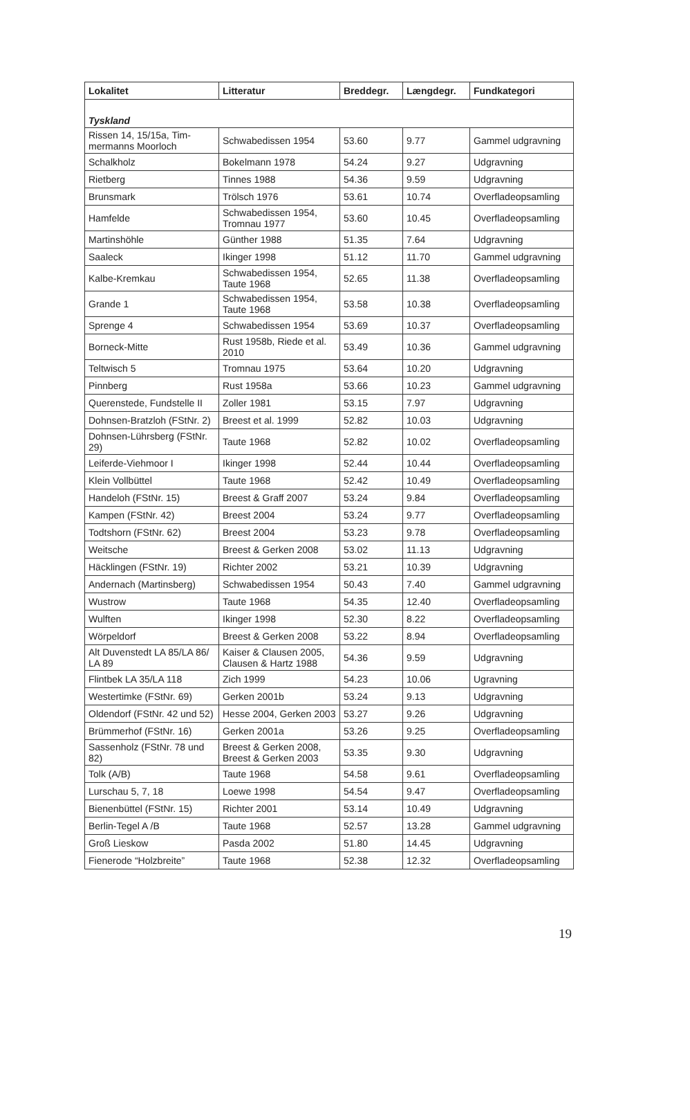| Lokalitet | Litteratur | Breddegr. | Længdegr. | Fundkategori |
| --- | --- | --- | --- | --- |
| Tyskland | | | | |
| Rissen 14, 15/15a, Tim-mermanns Moorloch | Schwabedissen 1954 | 53.60 | 9.77 | Gammel udgravning |
| Schalkholz | Bokelmann 1978 | 54.24 | 9.27 | Udgravning |
| Rietberg | Tinnes 1988 | 54.36 | 9.59 | Udgravning |
| Brunsmark | Trölsch 1976 | 53.61 | 10.74 | Overfladeopsamling |
| Hamfelde | Schwabedissen 1954, Tromnau 1977 | 53.60 | 10.45 | Overfladeopsamling |
| Martinshöhle | Günther 1988 | 51.35 | 7.64 | Udgravning |
| Saaleck | Ikinger 1998 | 51.12 | 11.70 | Gammel udgravning |
| Kalbe-Kremkau | Schwabedissen 1954, Taute 1968 | 52.65 | 11.38 | Overfladeopsamling |
| Grande 1 | Schwabedissen 1954, Taute 1968 | 53.58 | 10.38 | Overfladeopsamling |
| Sprenge 4 | Schwabedissen 1954 | 53.69 | 10.37 | Overfladeopsamling |
| Borneck-Mitte | Rust 1958b, Riede et al. 2010 | 53.49 | 10.36 | Gammel udgravning |
| Teltwisch 5 | Tromnau 1975 | 53.64 | 10.20 | Udgravning |
| Pinnberg | Rust 1958a | 53.66 | 10.23 | Gammel udgravning |
| Querenstede, Fundstelle II | Zoller 1981 | 53.15 | 7.97 | Udgravning |
| Dohnsen-Bratzloh (FStNr. 2) | Breest et al. 1999 | 52.82 | 10.03 | Udgravning |
| Dohnsen-Lührsberg (FStNr. 29) | Taute 1968 | 52.82 | 10.02 | Overfladeopsamling |
| Leiferde-Viehmoor I | Ikinger 1998 | 52.44 | 10.44 | Overfladeopsamling |
| Klein Vollbüttel | Taute 1968 | 52.42 | 10.49 | Overfladeopsamling |
| Handeloh (FStNr. 15) | Breest & Graff 2007 | 53.24 | 9.84 | Overfladeopsamling |
| Kampen (FStNr. 42) | Breest 2004 | 53.24 | 9.77 | Overfladeopsamling |
| Todtshorn (FStNr. 62) | Breest 2004 | 53.23 | 9.78 | Overfladeopsamling |
| Weitsche | Breest & Gerken 2008 | 53.02 | 11.13 | Udgravning |
| Häcklingen (FStNr. 19) | Richter 2002 | 53.21 | 10.39 | Udgravning |
| Andernach (Martinsberg) | Schwabedissen 1954 | 50.43 | 7.40 | Gammel udgravning |
| Wustrow | Taute 1968 | 54.35 | 12.40 | Overfladeopsamling |
| Wulften | Ikinger 1998 | 52.30 | 8.22 | Overfladeopsamling |
| Wörpeldorf | Breest & Gerken 2008 | 53.22 | 8.94 | Overfladeopsamling |
| Alt Duvenstedt LA 85/LA 86/ LA 89 | Kaiser & Clausen 2005, Clausen & Hartz 1988 | 54.36 | 9.59 | Udgravning |
| Flintbek LA 35/LA 118 | Zich 1999 | 54.23 | 10.06 | Ugravning |
| Westertimke (FStNr. 69) | Gerken 2001b | 53.24 | 9.13 | Udgravning |
| Oldendorf (FStNr. 42 und 52) | Hesse 2004, Gerken 2003 | 53.27 | 9.26 | Udgravning |
| Brümmerhof (FStNr. 16) | Gerken 2001a | 53.26 | 9.25 | Overfladeopsamling |
| Sassenholz (FStNr. 78 und 82) | Breest & Gerken 2008, Breest & Gerken 2003 | 53.35 | 9.30 | Udgravning |
| Tolk (A/B) | Taute 1968 | 54.58 | 9.61 | Overfladeopsamling |
| Lurschau 5, 7, 18 | Loewe 1998 | 54.54 | 9.47 | Overfladeopsamling |
| Bienenbüttel (FStNr. 15) | Richter 2001 | 53.14 | 10.49 | Udgravning |
| Berlin-Tegel A /B | Taute 1968 | 52.57 | 13.28 | Gammel udgravning |
| Groß Lieskow | Pasda 2002 | 51.80 | 14.45 | Udgravning |
| Fienerode “Holzbreite” | Taute 1968 | 52.38 | 12.32 | Overfladeopsamling |
19